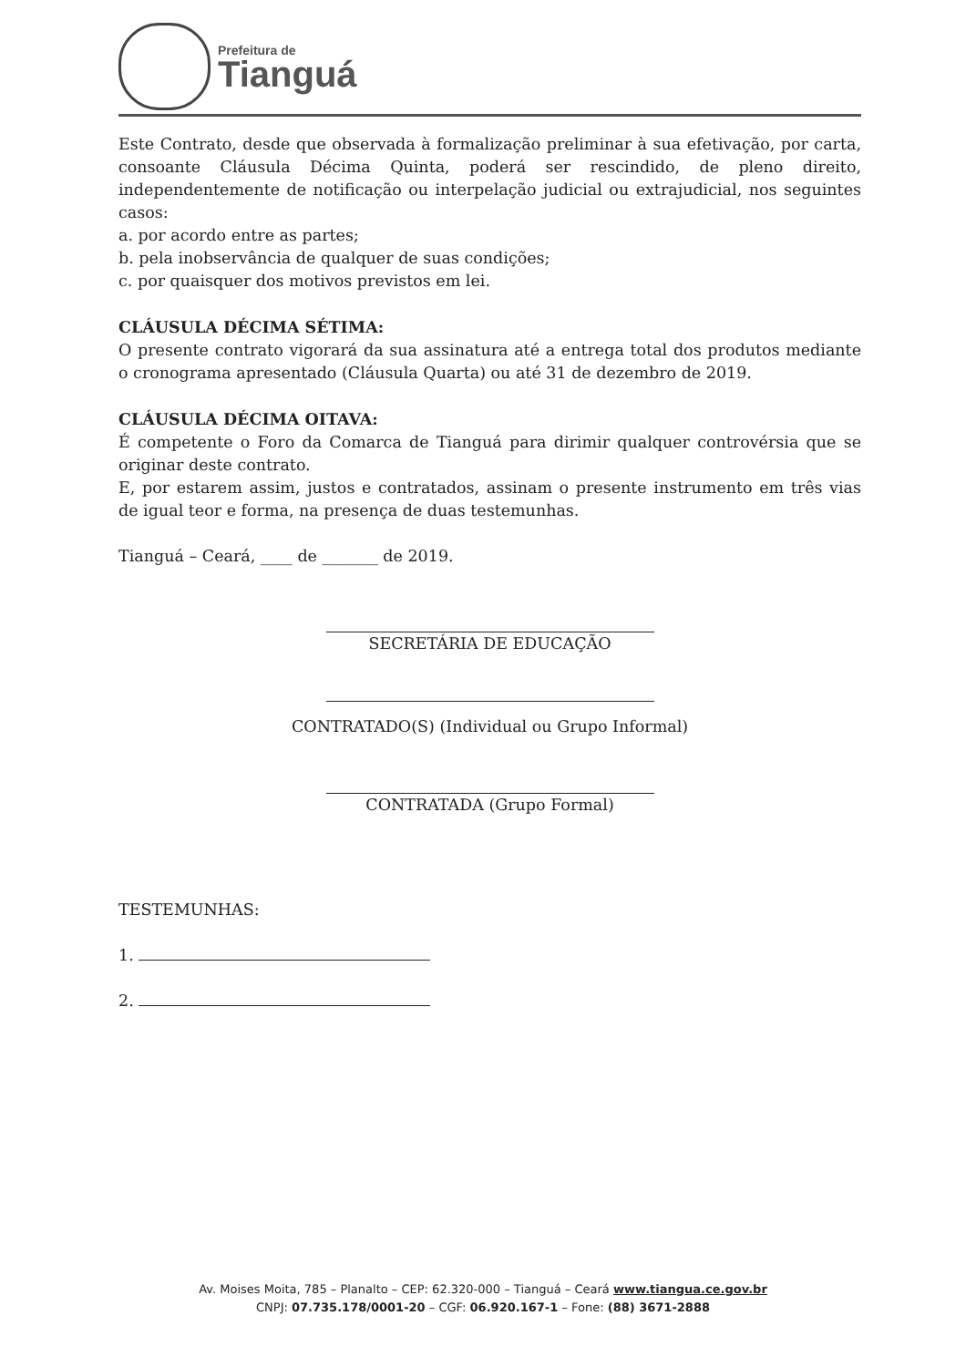Prefeitura de
Tianguá
Este Contrato, desde que observada à formalização preliminar à sua efetivação, por carta, consoante Cláusula Décima Quinta, poderá ser rescindido, de pleno direito, independentemente de notificação ou interpelação judicial ou extrajudicial, nos seguintes casos:
a. por acordo entre as partes;
b. pela inobservância de qualquer de suas condições;
c. por quaisquer dos motivos previstos em lei.
CLÁUSULA DÉCIMA SÉTIMA:
O presente contrato vigorará da sua assinatura até a entrega total dos produtos mediante o cronograma apresentado (Cláusula Quarta) ou até 31 de dezembro de 2019.
CLÁUSULA DÉCIMA OITAVA:
É competente o Foro da Comarca de Tianguá para dirimir qualquer controvérsia que se originar deste contrato.
E, por estarem assim, justos e contratados, assinam o presente instrumento em três vias de igual teor e forma, na presença de duas testemunhas.
Tianguá – Ceará, ____ de _______ de 2019.
SECRETÁRIA DE EDUCAÇÃO
CONTRATADO(S) (Individual ou Grupo Informal)
CONTRATADA (Grupo Formal)
TESTEMUNHAS:
1.
2.
Av. Moises Moita, 785 – Planalto – CEP: 62.320-000 – Tianguá – Ceará www.tiangua.ce.gov.br
CNPJ: 07.735.178/0001-20 – CGF: 06.920.167-1 – Fone: (88) 3671-2888